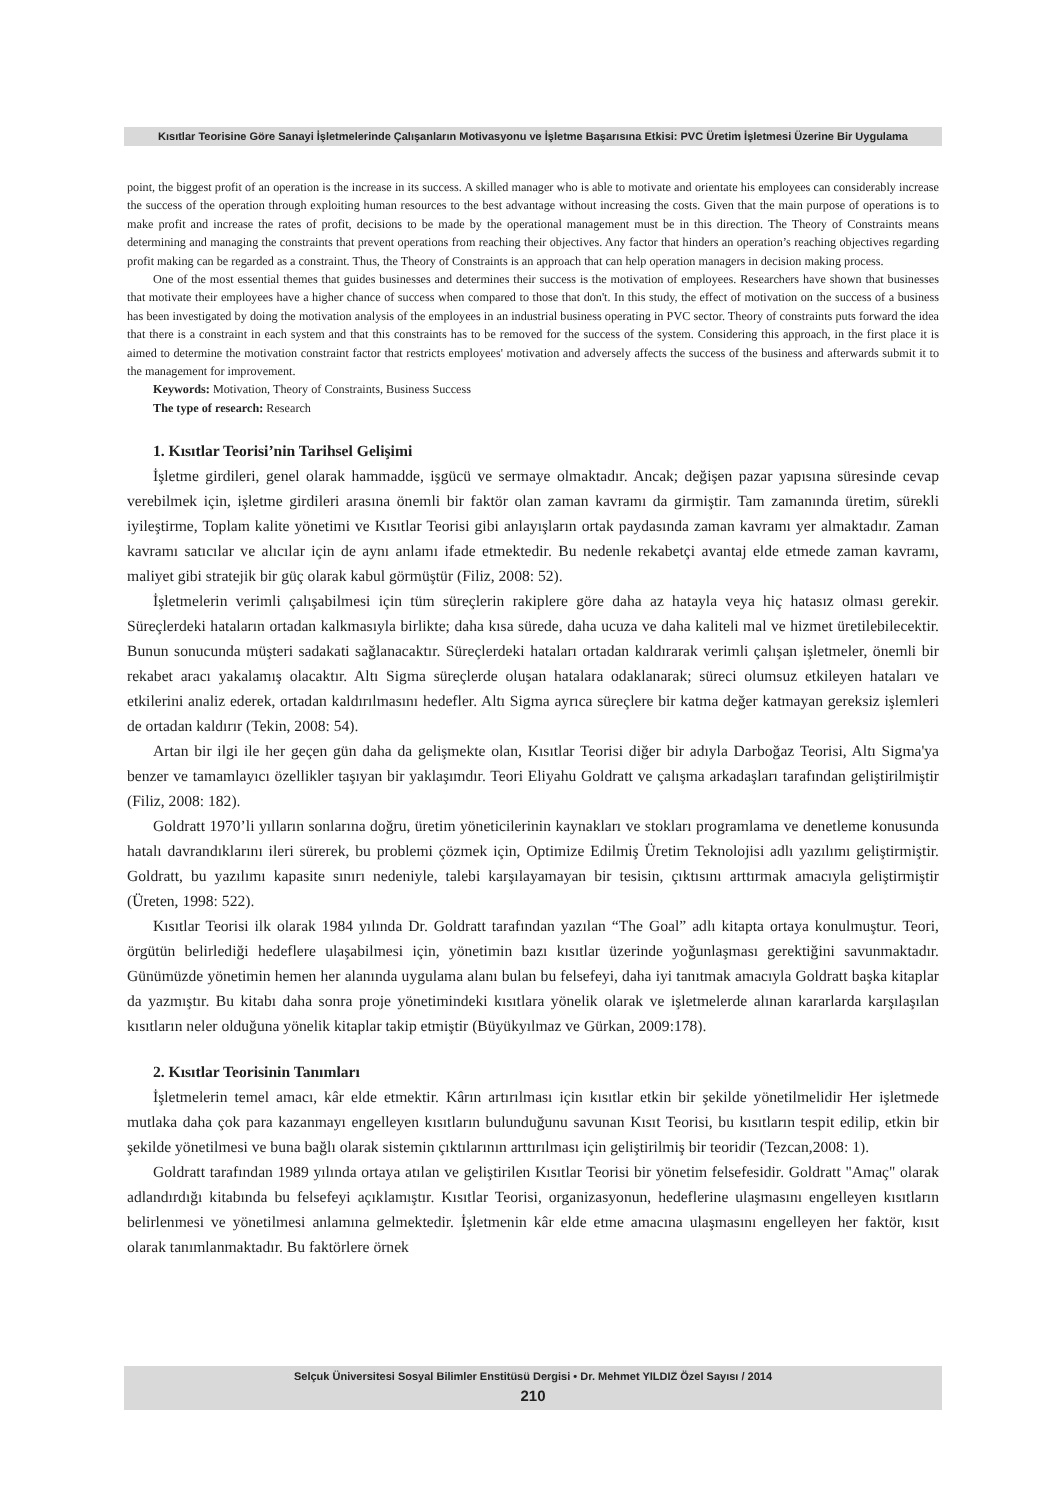Kısıtlar Teorisine Göre Sanayi İşletmelerinde Çalışanların Motivasyonu ve İşletme Başarısına Etkisi: PVC Üretim İşletmesi Üzerine Bir Uygulama
point, the biggest profit of an operation is the increase in its success. A skilled manager who is able to motivate and orientate his employees can considerably increase the success of the operation through exploiting human resources to the best advantage without increasing the costs. Given that the main purpose of operations is to make profit and increase the rates of profit, decisions to be made by the operational management must be in this direction. The Theory of Constraints means determining and managing the constraints that prevent operations from reaching their objectives. Any factor that hinders an operation’s reaching objectives regarding profit making can be regarded as a constraint. Thus, the Theory of Constraints is an approach that can help operation managers in decision making process.
One of the most essential themes that guides businesses and determines their success is the motivation of employees. Researchers have shown that businesses that motivate their employees have a higher chance of success when compared to those that don't. In this study, the effect of motivation on the success of a business has been investigated by doing the motivation analysis of the employees in an industrial business operating in PVC sector. Theory of constraints puts forward the idea that there is a constraint in each system and that this constraints has to be removed for the success of the system. Considering this approach, in the first place it is aimed to determine the motivation constraint factor that restricts employees' motivation and adversely affects the success of the business and afterwards submit it to the management for improvement.
Keywords: Motivation, Theory of Constraints, Business Success
The type of research: Research
1. Kısıtlar Teorisi’nin Tarihsel Gelişimi
İşletme girdileri, genel olarak hammadde, işgücü ve sermaye olmaktadır. Ancak; değişen pazar yapısına süresinde cevap verebilmek için, işletme girdileri arasına önemli bir faktör olan zaman kavramı da girmiştir. Tam zamanında üretim, sürekli iyileştirme, Toplam kalite yönetimi ve Kısıtlar Teorisi gibi anlayışların ortak paydasında zaman kavramı yer almaktadır. Zaman kavramı satıcılar ve alıcılar için de aynı anlamı ifade etmektedir. Bu nedenle rekabetçi avantaj elde etmede zaman kavramı, maliyet gibi stratejik bir güç olarak kabul görmüştür (Filiz, 2008: 52).
İşletmelerin verimli çalışabilmesi için tüm süreçlerin rakiplere göre daha az hatayla veya hiç hatasız olması gerekir. Süreçlerdeki hataların ortadan kalkmasıyla birlikte; daha kısa sürede, daha ucuza ve daha kaliteli mal ve hizmet üretilebilecektir. Bunun sonucunda müşteri sadakati sağlanacaktır. Süreçlerdeki hataları ortadan kaldırarak verimli çalışan işletmeler, önemli bir rekabet aracı yakalamış olacaktır. Altı Sigma süreçlerde oluşan hatalara odaklanarak; süreci olumsuz etkileyen hataları ve etkilerini analiz ederek, ortadan kaldırılmasını hedefler. Altı Sigma ayrıca süreçlere bir katma değer katmayan gereksiz işlemleri de ortadan kaldırır (Tekin, 2008: 54).
Artan bir ilgi ile her geçen gün daha da gelişmekte olan, Kısıtlar Teorisi diğer bir adıyla Darboğaz Teorisi, Altı Sigma'ya benzer ve tamamlayıcı özellikler taşıyan bir yaklaşımdır. Teori Eliyahu Goldratt ve çalışma arkadaşları tarafından geliştirilmiştir (Filiz, 2008: 182).
Goldratt 1970’li yılların sonlarına doğru, üretim yöneticilerinin kaynakları ve stokları programlama ve denetleme konusunda hatalı davrandıklarını ileri sürerek, bu problemi çözmek için, Optimize Edilmiş Üretim Teknolojisi adlı yazılımı geliştirmiştir. Goldratt, bu yazılımı kapasite sınırı nedeniyle, talebi karşılayamayan bir tesisin, çıktısını arttırmak amacıyla geliştirmiştir (Üreten, 1998: 522).
Kısıtlar Teorisi ilk olarak 1984 yılında Dr. Goldratt tarafından yazılan “The Goal” adlı kitapta ortaya konulmuştur. Teori, örgütün belirlediği hedeflere ulaşabilmesi için, yönetimin bazı kısıtlar üzerinde yoğunlaşması gerektiğini savunmaktadır. Günümüzde yönetimin hemen her alanında uygulama alanı bulan bu felsefeyi, daha iyi tanıtmak amacıyla Goldratt başka kitaplar da yazmıştır. Bu kitabı daha sonra proje yönetimindeki kısıtlara yönelik olarak ve işletmelerde alınan kararlarda karşılaşılan kısıtların neler olduğuna yönelik kitaplar takip etmiştir (Büyükyılmaz ve Gürkan, 2009:178).
2. Kısıtlar Teorisinin Tanımları
İşletmelerin temel amacı, kâr elde etmektir. Kârın artırılması için kısıtlar etkin bir şekilde yönetilmelidir Her işletmede mutlaka daha çok para kazanmayı engelleyen kısıtların bulunduğunu savunan Kısıt Teorisi, bu kısıtların tespit edilip, etkin bir şekilde yönetilmesi ve buna bağlı olarak sistemin çıktılarının arttırılması için geliştirilmiş bir teoridir (Tezcan,2008: 1).
Goldratt tarafından 1989 yılında ortaya atılan ve geliştirilen Kısıtlar Teorisi bir yönetim felsefesidir. Goldratt "Amaç" olarak adlandırdığı kitabında bu felsefeyi açıklamıştır. Kısıtlar Teorisi, organizasyonun, hedeflerine ulaşmasını engelleyen kısıtların belirlenmesi ve yönetilmesi anlamına gelmektedir. İşletmenin kâr elde etme amacına ulaşmasını engelleyen her faktör, kısıt olarak tanımlanmaktadır. Bu faktörlere örnek
Selçuk Üniversitesi Sosyal Bilimler Enstitüsü Dergisi • Dr. Mehmet YILDIZ Özel Sayısı / 2014
210